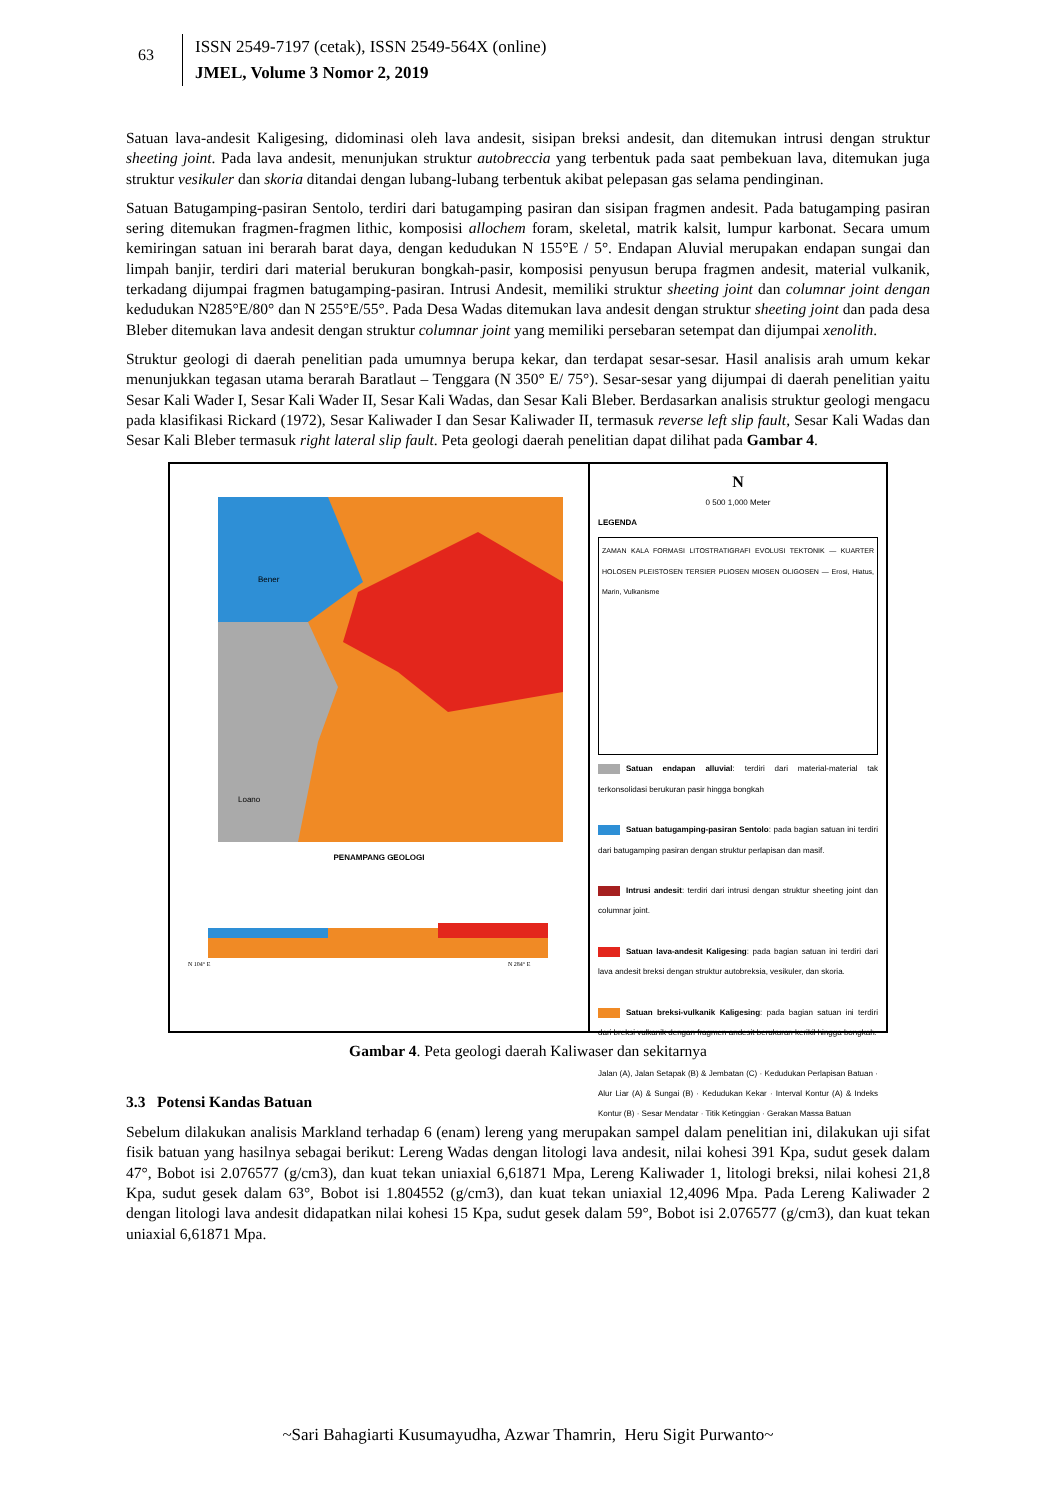63
ISSN 2549-7197 (cetak), ISSN 2549-564X (online)
JMEL, Volume 3 Nomor 2, 2019
Satuan lava-andesit Kaligesing, didominasi oleh lava andesit, sisipan breksi andesit, dan ditemukan intrusi dengan struktur sheeting joint. Pada lava andesit, menunjukan struktur autobreccia yang terbentuk pada saat pembekuan lava, ditemukan juga struktur vesikuler dan skoria ditandai dengan lubang-lubang terbentuk akibat pelepasan gas selama pendinginan.
Satuan Batugamping-pasiran Sentolo, terdiri dari batugamping pasiran dan sisipan fragmen andesit. Pada batugamping pasiran sering ditemukan fragmen-fragmen lithic, komposisi allochem foram, skeletal, matrik kalsit, lumpur karbonat. Secara umum kemiringan satuan ini berarah barat daya, dengan kedudukan N 155°E / 5°. Endapan Aluvial merupakan endapan sungai dan limpah banjir, terdiri dari material berukuran bongkah-pasir, komposisi penyusun berupa fragmen andesit, material vulkanik, terkadang dijumpai fragmen batugamping-pasiran. Intrusi Andesit, memiliki struktur sheeting joint dan columnar joint dengan kedudukan N285°E/80° dan N 255°E/55°. Pada Desa Wadas ditemukan lava andesit dengan struktur sheeting joint dan pada desa Bleber ditemukan lava andesit dengan struktur columnar joint yang memiliki persebaran setempat dan dijumpai xenolith.
Struktur geologi di daerah penelitian pada umumnya berupa kekar, dan terdapat sesar-sesar. Hasil analisis arah umum kekar menunjukkan tegasan utama berarah Baratlaut – Tenggara (N 350° E/ 75°). Sesar-sesar yang dijumpai di daerah penelitian yaitu Sesar Kali Wader I, Sesar Kali Wader II, Sesar Kali Wadas, dan Sesar Kali Bleber. Berdasarkan analisis struktur geologi mengacu pada klasifikasi Rickard (1972), Sesar Kaliwader I dan Sesar Kaliwader II, termasuk reverse left slip fault, Sesar Kali Wadas dan Sesar Kali Bleber termasuk right lateral slip fault. Peta geologi daerah penelitian dapat dilihat pada Gambar 4.
Bener
Loano
PENAMPANG GEOLOGI
N 104° E
N 284° E
N
0 500 1,000 Meter
LEGENDA
ZAMAN KALA FORMASI LITOSTRATIGRAFI EVOLUSI TEKTONIK — KUARTER HOLOSEN PLEISTOSEN TERSIER PLIOSEN MIOSEN OLIGOSEN — Erosi, Hiatus, Marin, Vulkanisme
Satuan endapan alluvial: terdiri dari material-material tak terkonsolidasi berukuran pasir hingga bongkah
Satuan batugamping-pasiran Sentolo: pada bagian satuan ini terdiri dari batugamping pasiran dengan struktur perlapisan dan masif.
Intrusi andesit: terdiri dari intrusi dengan struktur sheeting joint dan columnar joint.
Satuan lava-andesit Kaligesing: pada bagian satuan ini terdiri dari lava andesit breksi dengan struktur autobreksia, vesikuler, dan skoria.
Satuan breksi-vulkanik Kaligesing: pada bagian satuan ini terdiri dari breksi vulkanik dengan fragmen andesit berukuran kerikil hingga bongkah.
Jalan (A), Jalan Setapak (B) & Jembatan (C) · Kedudukan Perlapisan Batuan · Alur Liar (A) & Sungai (B) · Kedudukan Kekar · Interval Kontur (A) & Indeks Kontur (B) · Sesar Mendatar · Titik Ketinggian · Gerakan Massa Batuan
Gambar 4. Peta geologi daerah Kaliwaser dan sekitarnya
3.3 Potensi Kandas Batuan
Sebelum dilakukan analisis Markland terhadap 6 (enam) lereng yang merupakan sampel dalam penelitian ini, dilakukan uji sifat fisik batuan yang hasilnya sebagai berikut: Lereng Wadas dengan litologi lava andesit, nilai kohesi 391 Kpa, sudut gesek dalam 47°, Bobot isi 2.076577 (g/cm3), dan kuat tekan uniaxial 6,61871 Mpa, Lereng Kaliwader 1, litologi breksi, nilai kohesi 21,8 Kpa, sudut gesek dalam 63°, Bobot isi 1.804552 (g/cm3), dan kuat tekan uniaxial 12,4096 Mpa. Pada Lereng Kaliwader 2 dengan litologi lava andesit didapatkan nilai kohesi 15 Kpa, sudut gesek dalam 59°, Bobot isi 2.076577 (g/cm3), dan kuat tekan uniaxial 6,61871 Mpa.
~Sari Bahagiarti Kusumayudha, Azwar Thamrin, Heru Sigit Purwanto~